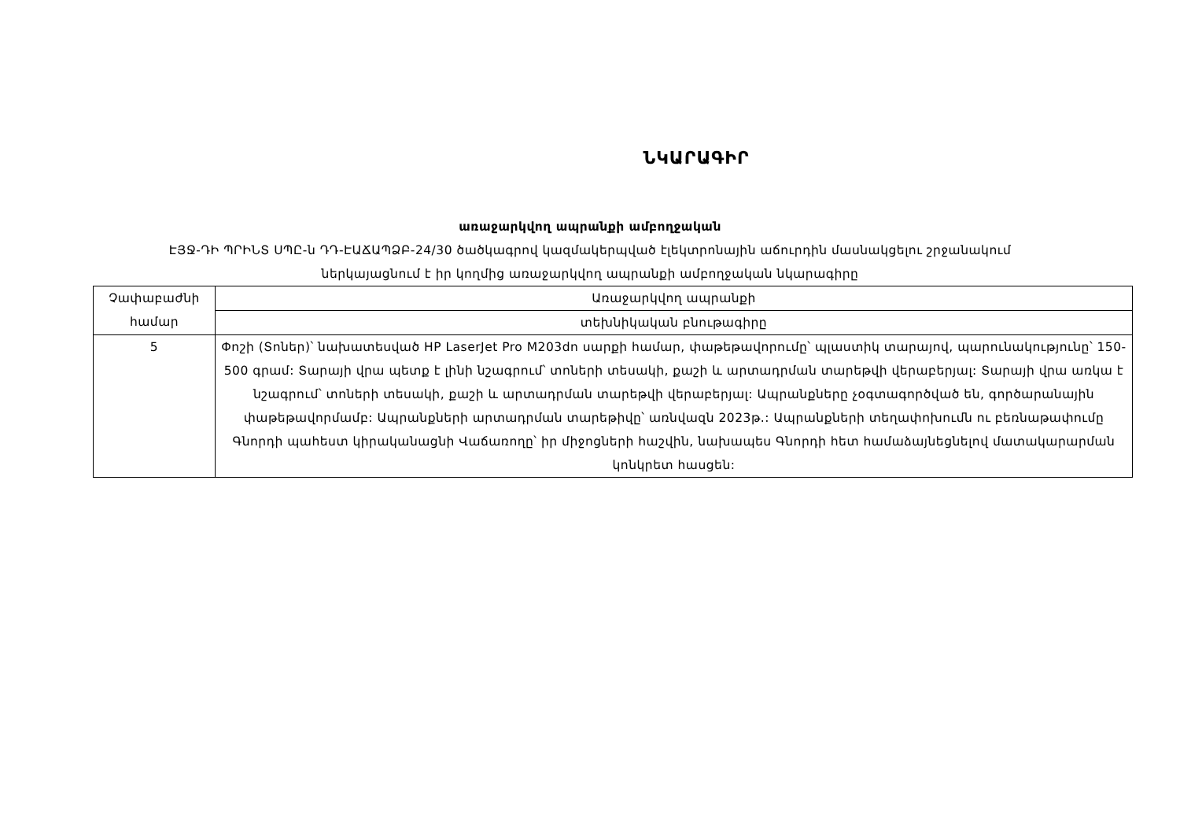ՆԿԱՐԱԳԻՐ
առաջարկվող ապրանքի ամբողջական
ԷՅՋ-ԴԻ ՊՐԻՆՏ ՍՊԸ-ն ԴԴ-ԷԱՃԱՊՁԲ-24/30 ծածկագրով կազմակերպված էլեկտրոնային աճուրդին մասնակցելու շրջանակում
ներկայացնում է իր կողմից առաջարկվող ապրանքի ամբողջական նկարագիրը
| Չափաբաժնի համար | Առաջարկվող ապրանքի |
| --- | --- |
| | տեխնիկական բնութագիրը |
| 5 | Փոշի (Տոներ)՝ նախատեսված HP LaserJet Pro M203dn սարքի համար, փաթեթավորումը՝ պլաստիկ տարայով, պարունակությունը՝ 150-500 գրամ: Տարայի վրա պետք է լինի նշագրում՝ տոների տեսակի, քաշի և արտադրման տարեթվի վերաբերյալ: Տարայի վրա առկա է նշագրում՝ տոների տեսակի, քաշի և արտադրման տարեթվի վերաբերյալ: Ապրանքները չօգտագործված են, գործարանային փաթեթավորմամբ: Ապրանքների արտադրման տարեթիվը՝ առնվազն 2023թ.: Ապրանքների տեղափոխումն ու բեռնաթափումը Գնորդի պահեստ կիրականացնի Վաճառողը՝ իր միջոցների հաշվին, նախապես Գնորդի հետ համաձայնեցնելով մատակարարման կոնկրետ հասցեն: |